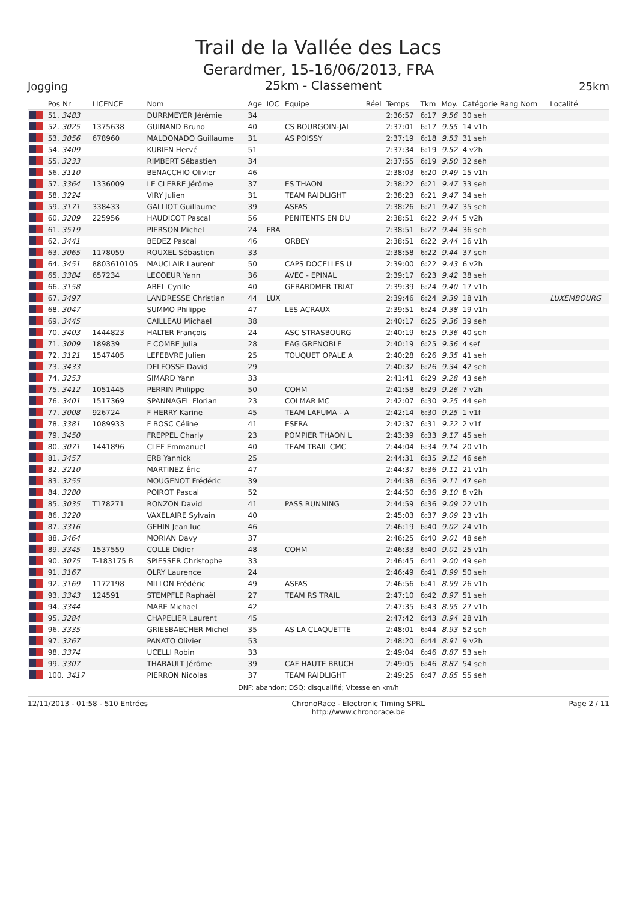Trail de la Vallée des Lacs
Gerardmer, 15-16/06/2013, FRA
Jogging 25km - Classement 25km
| | Pos Nr | LICENCE | Nom | Age | IOC | Equipe | Réel | Temps | Tkm | Moy. | Catégorie Rang Nom | Localité |
| --- | --- | --- | --- | --- | --- | --- | --- | --- | --- | --- | --- | --- |
| | 51. 3483 | | DURRMEYER Jérémie | 34 | | | | 2:36:57 | 6:17 | 9.56 | 30 seh | |
| | 52. 3025 | 1375638 | GUINAND Bruno | 40 | | CS BOURGOIN-JAL | | 2:37:01 | 6:17 | 9.55 | 14 v1h | |
| | 53. 3056 | 678960 | MALDONADO Guillaume | 31 | | AS POISSY | | 2:37:19 | 6:18 | 9.53 | 31 seh | |
| | 54. 3409 | | KUBIEN Hervé | 51 | | | | 2:37:34 | 6:19 | 9.52 | 4 v2h | |
| | 55. 3233 | | RIMBERT Sébastien | 34 | | | | 2:37:55 | 6:19 | 9.50 | 32 seh | |
| | 56. 3110 | | BENACCHIO Olivier | 46 | | | | 2:38:03 | 6:20 | 9.49 | 15 v1h | |
| | 57. 3364 | 1336009 | LE CLERRE Jérôme | 37 | | ES THAON | | 2:38:22 | 6:21 | 9.47 | 33 seh | |
| | 58. 3224 | | VIRY Julien | 31 | | TEAM RAIDLIGHT | | 2:38:23 | 6:21 | 9.47 | 34 seh | |
| | 59. 3171 | 338433 | GALLIOT Guillaume | 39 | | ASFAS | | 2:38:26 | 6:21 | 9.47 | 35 seh | |
| | 60. 3209 | 225956 | HAUDICOT Pascal | 56 | | PENITENTS EN DU | | 2:38:51 | 6:22 | 9.44 | 5 v2h | |
| | 61. 3519 | | PIERSON Michel | 24 | FRA | | | 2:38:51 | 6:22 | 9.44 | 36 seh | |
| | 62. 3441 | | BEDEZ Pascal | 46 | | ORBEY | | 2:38:51 | 6:22 | 9.44 | 16 v1h | |
| | 63. 3065 | 1178059 | ROUXEL Sébastien | 33 | | | | 2:38:58 | 6:22 | 9.44 | 37 seh | |
| | 64. 3451 | 8803610105 | MAUCLAIR Laurent | 50 | | CAPS DOCELLES U | | 2:39:00 | 6:22 | 9.43 | 6 v2h | |
| | 65. 3384 | 657234 | LECOEUR Yann | 36 | | AVEC - EPINAL | | 2:39:17 | 6:23 | 9.42 | 38 seh | |
| | 66. 3158 | | ABEL Cyrille | 40 | | GERARDMER TRIAT | | 2:39:39 | 6:24 | 9.40 | 17 v1h | |
| | 67. 3497 | | LANDRESSE Christian | 44 | LUX | | | 2:39:46 | 6:24 | 9.39 | 18 v1h | LUXEMBOURG |
| | 68. 3047 | | SUMMO Philippe | 47 | | LES ACRAUX | | 2:39:51 | 6:24 | 9.38 | 19 v1h | |
| | 69. 3445 | | CAILLEAU Michael | 38 | | | | 2:40:17 | 6:25 | 9.36 | 39 seh | |
| | 70. 3403 | 1444823 | HALTER François | 24 | | ASC STRASBOURG | | 2:40:19 | 6:25 | 9.36 | 40 seh | |
| | 71. 3009 | 189839 | F COMBE Julia | 28 | | EAG GRENOBLE | | 2:40:19 | 6:25 | 9.36 | 4 sef | |
| | 72. 3121 | 1547405 | LEFEBVRE Julien | 25 | | TOUQUET OPALE A | | 2:40:28 | 6:26 | 9.35 | 41 seh | |
| | 73. 3433 | | DELFOSSE David | 29 | | | | 2:40:32 | 6:26 | 9.34 | 42 seh | |
| | 74. 3253 | | SIMARD Yann | 33 | | | | 2:41:41 | 6:29 | 9.28 | 43 seh | |
| | 75. 3412 | 1051445 | PERRIN Philippe | 50 | | COHM | | 2:41:58 | 6:29 | 9.26 | 7 v2h | |
| | 76. 3401 | 1517369 | SPANNAGEL Florian | 23 | | COLMAR MC | | 2:42:07 | 6:30 | 9.25 | 44 seh | |
| | 77. 3008 | 926724 | F HERRY Karine | 45 | | TEAM LAFUMA - A | | 2:42:14 | 6:30 | 9.25 | 1 v1f | |
| | 78. 3381 | 1089933 | F BOSC Céline | 41 | | ESFRA | | 2:42:37 | 6:31 | 9.22 | 2 v1f | |
| | 79. 3450 | | FREPPEL Charly | 23 | | POMPIER THAON L | | 2:43:39 | 6:33 | 9.17 | 45 seh | |
| | 80. 3071 | 1441896 | CLEF Emmanuel | 40 | | TEAM TRAIL CMC | | 2:44:04 | 6:34 | 9.14 | 20 v1h | |
| | 81. 3457 | | ERB Yannick | 25 | | | | 2:44:31 | 6:35 | 9.12 | 46 seh | |
| | 82. 3210 | | MARTINEZ Éric | 47 | | | | 2:44:37 | 6:36 | 9.11 | 21 v1h | |
| | 83. 3255 | | MOUGENOT Frédéric | 39 | | | | 2:44:38 | 6:36 | 9.11 | 47 seh | |
| | 84. 3280 | | POIROT Pascal | 52 | | | | 2:44:50 | 6:36 | 9.10 | 8 v2h | |
| | 85. 3035 | T178271 | RONZON David | 41 | | PASS RUNNING | | 2:44:59 | 6:36 | 9.09 | 22 v1h | |
| | 86. 3220 | | VAXELAIRE Sylvain | 40 | | | | 2:45:03 | 6:37 | 9.09 | 23 v1h | |
| | 87. 3316 | | GEHIN Jean luc | 46 | | | | 2:46:19 | 6:40 | 9.02 | 24 v1h | |
| | 88. 3464 | | MORIAN Davy | 37 | | | | 2:46:25 | 6:40 | 9.01 | 48 seh | |
| | 89. 3345 | 1537559 | COLLE Didier | 48 | | COHM | | 2:46:33 | 6:40 | 9.01 | 25 v1h | |
| | 90. 3075 | T-183175 B | SPIESSER Christophe | 33 | | | | 2:46:45 | 6:41 | 9.00 | 49 seh | |
| | 91. 3167 | | OLRY Laurence | 24 | | | | 2:46:49 | 6:41 | 8.99 | 50 seh | |
| | 92. 3169 | 1172198 | MILLON Frédéric | 49 | | ASFAS | | 2:46:56 | 6:41 | 8.99 | 26 v1h | |
| | 93. 3343 | 124591 | STEMPFLE Raphaël | 27 | | TEAM RS TRAIL | | 2:47:10 | 6:42 | 8.97 | 51 seh | |
| | 94. 3344 | | MARE Michael | 42 | | | | 2:47:35 | 6:43 | 8.95 | 27 v1h | |
| | 95. 3284 | | CHAPELIER Laurent | 45 | | | | 2:47:42 | 6:43 | 8.94 | 28 v1h | |
| | 96. 3335 | | GRIESBAECHER Michel | 35 | | AS LA CLAQUETTE | | 2:48:01 | 6:44 | 8.93 | 52 seh | |
| | 97. 3267 | | PANATO Olivier | 53 | | | | 2:48:20 | 6:44 | 8.91 | 9 v2h | |
| | 98. 3374 | | UCELLI Robin | 33 | | | | 2:49:04 | 6:46 | 8.87 | 53 seh | |
| | 99. 3307 | | THABAULT Jérôme | 39 | | CAF HAUTE BRUCH | | 2:49:05 | 6:46 | 8.87 | 54 seh | |
| | 100. 3417 | | PIERRON Nicolas | 37 | | TEAM RAIDLIGHT | | 2:49:25 | 6:47 | 8.85 | 55 seh | |
DNF: abandon; DSQ: disqualifié; Vitesse en km/h
12/11/2013 - 01:58 - 510 Entrées ChronoRace - Electronic Timing SPRL
http://www.chronorace.be Page 2 / 11